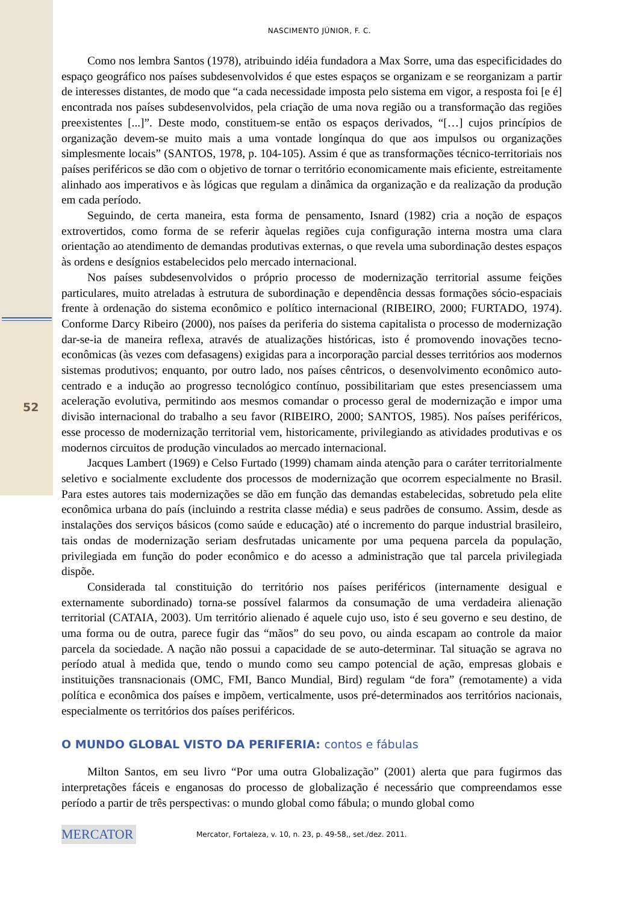52
NASCIMENTO JÚNIOR, F. C.
Como nos lembra Santos (1978), atribuindo idéia fundadora a Max Sorre, uma das especificidades do espaço geográfico nos países subdesenvolvidos é que estes espaços se organizam e se reorganizam a partir de interesses distantes, de modo que “a cada necessidade imposta pelo sistema em vigor, a resposta foi [e é] encontrada nos países subdesenvolvidos, pela criação de uma nova região ou a transformação das regiões preexistentes [...]”. Deste modo, constituem-se então os espaços derivados, “[…] cujos princípios de organização devem-se muito mais a uma vontade longínqua do que aos impulsos ou organizações simplesmente locais” (SANTOS, 1978, p. 104-105). Assim é que as transformações técnico-territoriais nos países periféricos se dão com o objetivo de tornar o território economicamente mais eficiente, estreitamente alinhado aos imperativos e às lógicas que regulam a dinâmica da organização e da realização da produção em cada período.
Seguindo, de certa maneira, esta forma de pensamento, Isnard (1982) cria a noção de espaços extrovertidos, como forma de se referir àquelas regiões cuja configuração interna mostra uma clara orientação ao atendimento de demandas produtivas externas, o que revela uma subordinação destes espaços às ordens e desígnios estabelecidos pelo mercado internacional.
Nos países subdesenvolvidos o próprio processo de modernização territorial assume feições particulares, muito atreladas à estrutura de subordinação e dependência dessas formações sócio-espaciais frente à ordenação do sistema econômico e político internacional (RIBEIRO, 2000; FURTADO, 1974). Conforme Darcy Ribeiro (2000), nos países da periferia do sistema capitalista o processo de modernização dar-se-ia de maneira reflexa, através de atualizações históricas, isto é promovendo inovações tecno-econômicas (às vezes com defasagens) exigidas para a incorporação parcial desses territórios aos modernos sistemas produtivos; enquanto, por outro lado, nos países cêntricos, o desenvolvimento econômico auto-centrado e a indução ao progresso tecnológico contínuo, possibilitariam que estes presenciassem uma aceleração evolutiva, permitindo aos mesmos comandar o processo geral de modernização e impor uma divisão internacional do trabalho a seu favor (RIBEIRO, 2000; SANTOS, 1985). Nos países periféricos, esse processo de modernização territorial vem, historicamente, privilegiando as atividades produtivas e os modernos circuitos de produção vinculados ao mercado internacional.
Jacques Lambert (1969) e Celso Furtado (1999) chamam ainda atenção para o caráter territorialmente seletivo e socialmente excludente dos processos de modernização que ocorrem especialmente no Brasil. Para estes autores tais modernizações se dão em função das demandas estabelecidas, sobretudo pela elite econômica urbana do país (incluindo a restrita classe média) e seus padrões de consumo. Assim, desde as instalações dos serviços básicos (como saúde e educação) até o incremento do parque industrial brasileiro, tais ondas de modernização seriam desfrutadas unicamente por uma pequena parcela da população, privilegiada em função do poder econômico e do acesso a administração que tal parcela privilegiada dispõe.
Considerada tal constituição do território nos países periféricos (internamente desigual e externamente subordinado) torna-se possível falarmos da consumação de uma verdadeira alienação territorial (CATAIA, 2003). Um território alienado é aquele cujo uso, isto é seu governo e seu destino, de uma forma ou de outra, parece fugir das “mãos” do seu povo, ou ainda escapam ao controle da maior parcela da sociedade. A nação não possui a capacidade de se auto-determinar. Tal situação se agrava no período atual à medida que, tendo o mundo como seu campo potencial de ação, empresas globais e instituições transnacionais (OMC, FMI, Banco Mundial, Bird) regulam “de fora” (remotamente) a vida política e econômica dos países e impõem, verticalmente, usos pré-determinados aos territórios nacionais, especialmente os territórios dos países periféricos.
O MUNDO GLOBAL VISTO DA PERIFERIA: contos e fábulas
Milton Santos, em seu livro “Por uma outra Globalização” (2001) alerta que para fugirmos das interpretações fáceis e enganosas do processo de globalização é necessário que compreendamos esse período a partir de três perspectivas: o mundo global como fábula; o mundo global como
MERCATOR
Mercator, Fortaleza, v. 10, n. 23, p. 49-58,, set./dez. 2011.